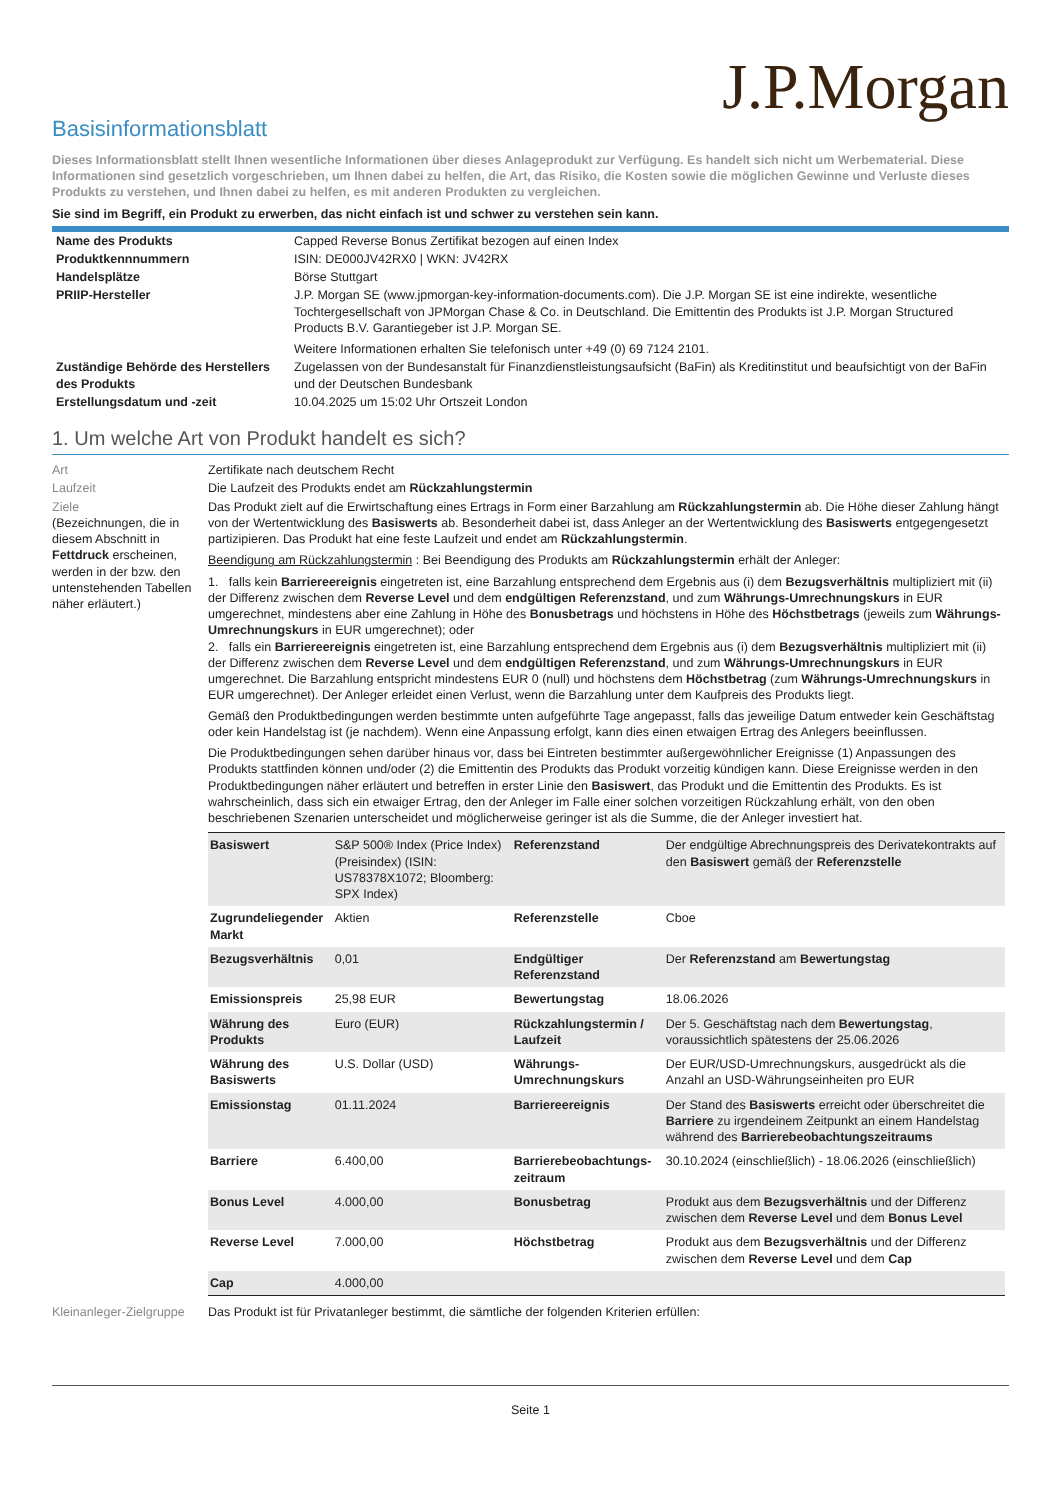J.P.Morgan
Basisinformationsblatt
Dieses Informationsblatt stellt Ihnen wesentliche Informationen über dieses Anlageprodukt zur Verfügung. Es handelt sich nicht um Werbematerial. Diese Informationen sind gesetzlich vorgeschrieben, um Ihnen dabei zu helfen, die Art, das Risiko, die Kosten sowie die möglichen Gewinne und Verluste dieses Produkts zu verstehen, und Ihnen dabei zu helfen, es mit anderen Produkten zu vergleichen.
Sie sind im Begriff, ein Produkt zu erwerben, das nicht einfach ist und schwer zu verstehen sein kann.
| Name des Produkts | Capped Reverse Bonus Zertifikat bezogen auf einen Index |
| Produktkennnummern | ISIN: DE000JV42RX0 / WKN: JV42RX |
| Handelsplätze | Börse Stuttgart |
| PRIIP-Hersteller | J.P. Morgan SE (www.jpmorgan-key-information-documents.com). Die J.P. Morgan SE ist eine indirekte, wesentliche Tochtergesellschaft von JPMorgan Chase & Co. in Deutschland. Die Emittentin des Produkts ist J.P. Morgan Structured Products B.V. Garantiegeber ist J.P. Morgan SE. Weitere Informationen erhalten Sie telefonisch unter +49 (0) 69 7124 2101. |
| Zuständige Behörde des Herstellers des Produkts | Zugelassen von der Bundesanstalt für Finanzdienstleistungsaufsicht (BaFin) als Kreditinstitut und beaufsichtigt von der BaFin und der Deutschen Bundesbank |
| Erstellungsdatum und -zeit | 10.04.2025 um 15:02 Uhr Ortszeit London |
1. Um welche Art von Produkt handelt es sich?
| Art | Zertifikate nach deutschem Recht |
| Laufzeit | Die Laufzeit des Produkts endet am Rückzahlungstermin |
| Ziele (Bezeichnungen, die in diesem Abschnitt in Fettdruck erscheinen, werden in der bzw. den untenstehenden Tabellen näher erläutert.) | Das Produkt zielt auf die Erwirtschaftung eines Ertrags in Form einer Barzahlung am Rückzahlungstermin ab. Die Höhe dieser Zahlung hängt von der Wertentwicklung des Basiswerts ab. Besonderheit dabei ist, dass Anleger an der Wertentwicklung des Basiswerts entgegengesetzt partizipieren. Das Produkt hat eine feste Laufzeit und endet am Rückzahlungstermin . Beendigung am Rückzahlungstermin : Bei Beendigung des Produkts am Rückzahlungstermin erhält der Anleger: 1. falls kein Barriereereignis eingetreten ist, eine Barzahlung entsprechend dem Ergebnis aus (i) dem Bezugsverhältnis multipliziert mit (ii) der Differenz zwischen dem Reverse Level und dem endgültigen Referenzstand , und zum Währungs-Umrechnungskurs in EUR umgerechnet, mindestens aber eine Zahlung in Höhe des Bonusbetrags und höchstens in Höhe des Höchstbetrags (jeweils zum Währungs-Umrechnungskurs in EUR umgerechnet); oder 2. falls ein Barriereereignis eingetreten ist, eine Barzahlung entsprechend dem Ergebnis aus (i) dem Bezugsverhältnis multipliziert mit (ii) der Differenz zwischen dem Reverse Level und dem endgültigen Referenzstand , und zum Währungs-Umrechnungskurs in EUR umgerechnet. Die Barzahlung entspricht mindestens EUR 0 (null) und höchstens dem Höchstbetrag (zum Währungs-Umrechnungskurs in EUR umgerechnet). Der Anleger erleidet einen Verlust, wenn die Barzahlung unter dem Kaufpreis des Produkts liegt. Gemäß den Produktbedingungen werden bestimmte unten aufgeführte Tage angepasst, falls das jeweilige Datum entweder kein Geschäftstag oder kein Handelstag ist (je nachdem). Wenn eine Anpassung erfolgt, kann dies einen etwaigen Ertrag des Anlegers beeinflussen. Die Produktbedingungen sehen darüber hinaus vor, dass bei Eintreten bestimmter außergewöhnlicher Ereignisse (1) Anpassungen des Produkts stattfinden können und/oder (2) die Emittentin des Produkts das Produkt vorzeitig kündigen kann. Diese Ereignisse werden in den Produktbedingungen näher erläutert und betreffen in erster Linie den Basiswert , das Produkt und die Emittentin des Produkts. Es ist wahrscheinlich, dass sich ein etwaiger Ertrag, den der Anleger im Falle einer solchen vorzeitigen Rückzahlung erhält, von den oben beschriebenen Szenarien unterscheidet und möglicherweise geringer ist als die Summe, die der Anleger investiert hat. / Basiswert / S&P 500® Index (Price Index) (Preisindex) (ISIN: US78378X1072; Bloomberg: SPX Index) / Referenzstand / Der endgültige Abrechnungspreis des Derivatekontrakts auf den Basiswert gemäß der Referenzstelle / / Zugrundeliegender Markt / Aktien / Referenzstelle / Cboe / / Bezugsverhältnis / 0,01 / Endgültiger Referenzstand / Der Referenzstand am Bewertungstag / / Emissionspreis / 25,98 EUR / Bewertungstag / 18.06.2026 / / Währung des Produkts / Euro (EUR) / Rückzahlungstermin / Laufzeit / Der 5. Geschäftstag nach dem Bewertungstag , voraussichtlich spätestens der 25.06.2026 / / Währung des Basiswerts / U.S. Dollar (USD) / Währungs-Umrechnungskurs / Der EUR/USD-Umrechnungskurs, ausgedrückt als die Anzahl an USD-Währungseinheiten pro EUR / / Emissionstag / 01.11.2024 / Barriereereignis / Der Stand des Basiswerts erreicht oder überschreitet die Barriere zu irgendeinem Zeitpunkt an einem Handelstag während des Barrierebeobachtungszeitraums / / Barriere / 6.400,00 / Barrierebeobachtungs-zeitraum / 30.10.2024 (einschließlich) - 18.06.2026 (einschließlich) / / Bonus Level / 4.000,00 / Bonusbetrag / Produkt aus dem Bezugsverhältnis und der Differenz zwischen dem Reverse Level und dem Bonus Level / / Reverse Level / 7.000,00 / Höchstbetrag / Produkt aus dem Bezugsverhältnis und der Differenz zwischen dem Reverse Level und dem Cap / / Cap / 4.000,00 / / / |
| Kleinanleger-Zielgruppe | Das Produkt ist für Privatanleger bestimmt, die sämtliche der folgenden Kriterien erfüllen: |
Seite 1